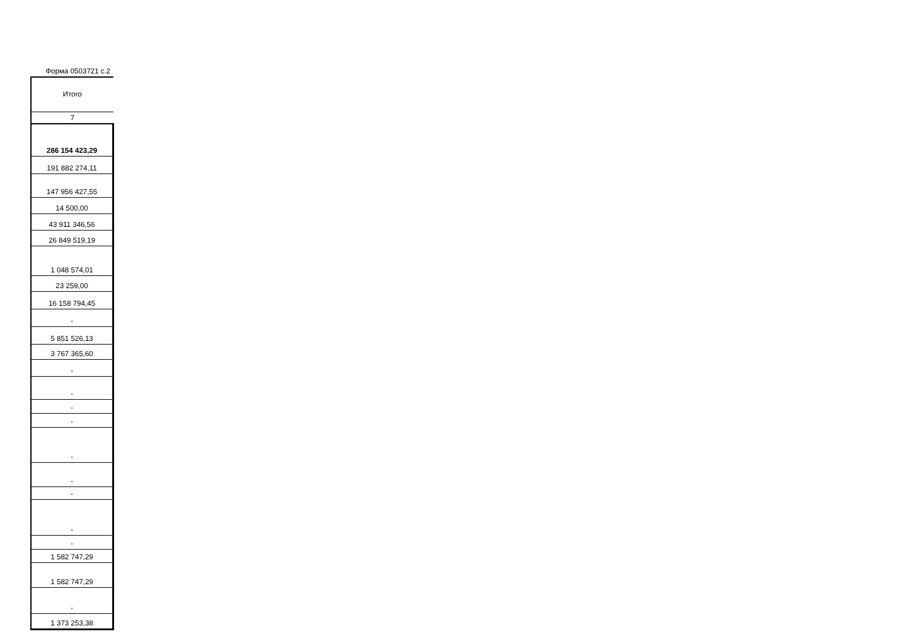Форма 0503721 с.2
| Итого |
| 7 |
| 286 154 423,29 |
| 191 882 274,11 |
| 147 956 427,55 |
| 14 500,00 |
| 43 911 346,56 |
| 26 849 519,19 |
| 1 048 574,01 |
| 23 259,00 |
| 16 158 794,45 |
| - |
| 5 851 526,13 |
| 3 767 365,60 |
| - |
| - |
| - |
| - |
| - |
| - |
| - |
| - |
| - |
| 1 582 747,29 |
| 1 582 747,29 |
| - |
| 1 373 253,38 |